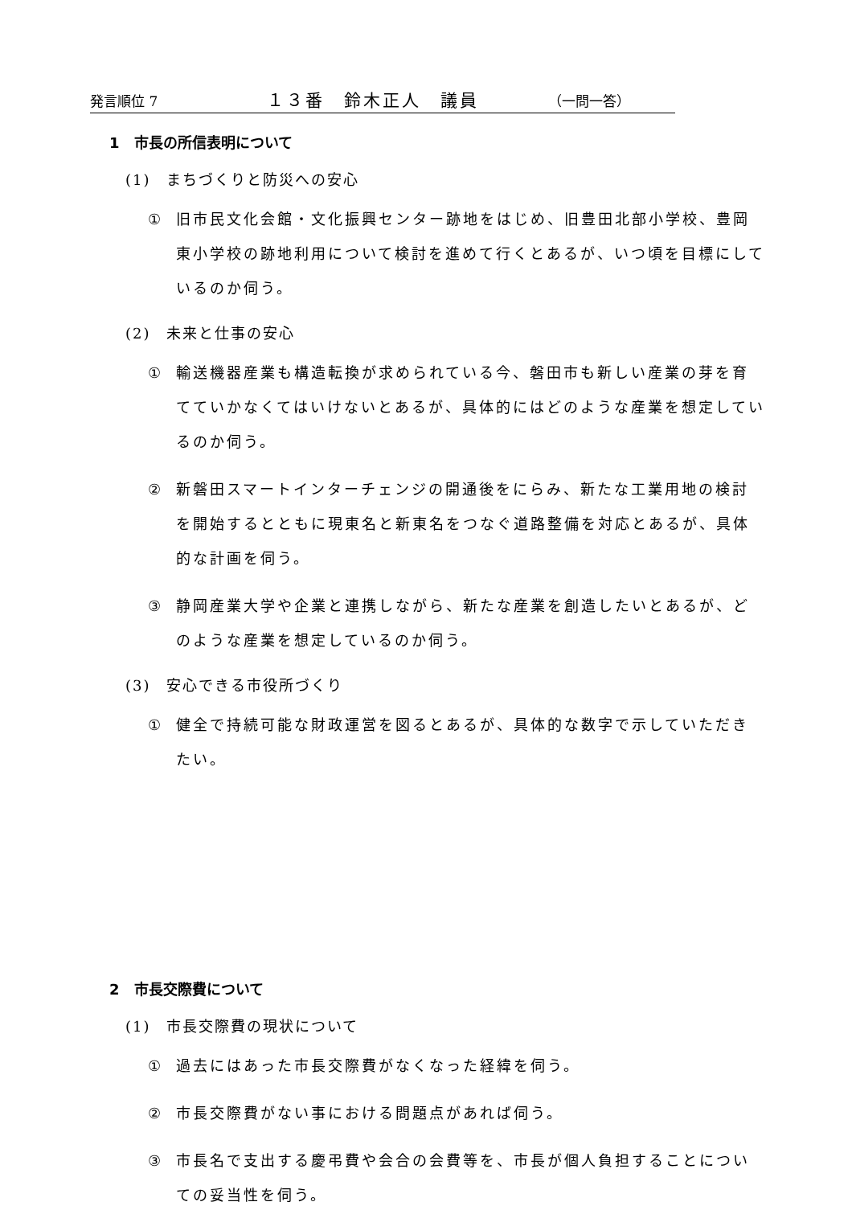発言順位 7 １３番　鈴木正人　議員 （一問一答）
1　市長の所信表明について
(1)　まちづくりと防災への安心
① 旧市民文化会館・文化振興センター跡地をはじめ、旧豊田北部小学校、豊岡東小学校の跡地利用について検討を進めて行くとあるが、いつ頃を目標にしているのか伺う。
(2)　未来と仕事の安心
① 輸送機器産業も構造転換が求められている今、磐田市も新しい産業の芽を育てていかなくてはいけないとあるが、具体的にはどのような産業を想定しているのか伺う。
② 新磐田スマートインターチェンジの開通後をにらみ、新たな工業用地の検討を開始するとともに現東名と新東名をつなぐ道路整備を対応とあるが、具体的な計画を伺う。
③ 静岡産業大学や企業と連携しながら、新たな産業を創造したいとあるが、どのような産業を想定しているのか伺う。
(3)　安心できる市役所づくり
① 健全で持続可能な財政運営を図るとあるが、具体的な数字で示していただきたい。
2　市長交際費について
(1)　市長交際費の現状について
① 過去にはあった市長交際費がなくなった経緯を伺う。
② 市長交際費がない事における問題点があれば伺う。
③ 市長名で支出する慶弔費や会合の会費等を、市長が個人負担することについての妥当性を伺う。